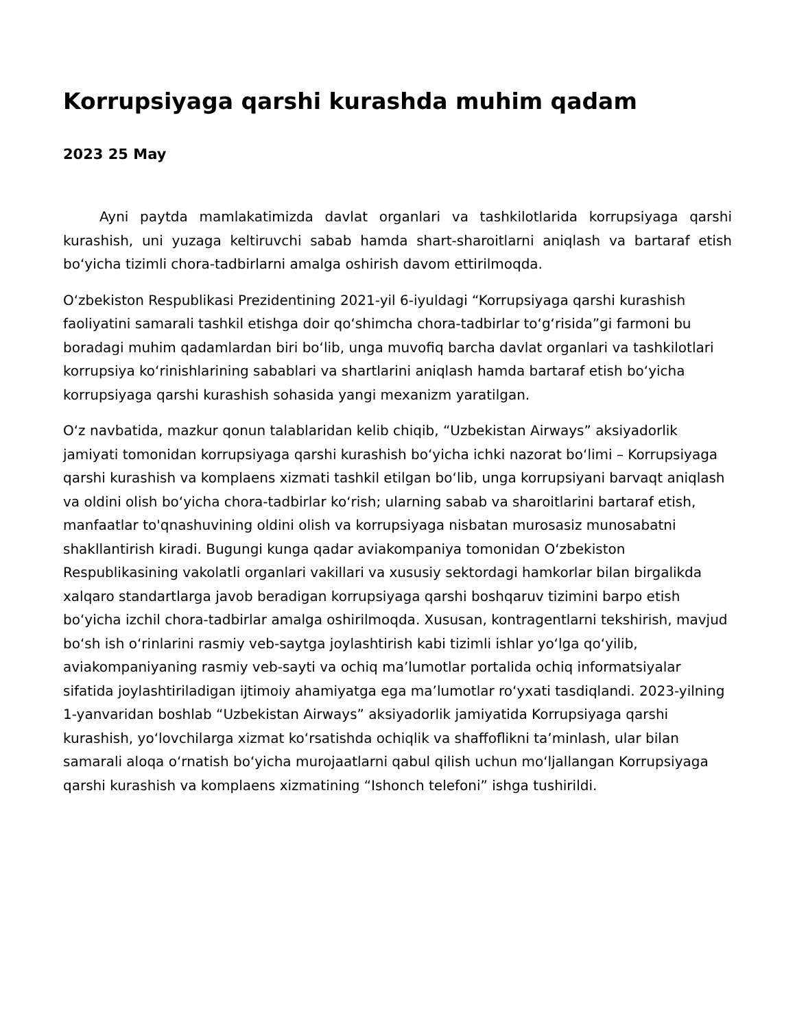Korrupsiyaga qarshi kurashda muhim qadam
2023 25 May
Ayni paytda mamlakatimizda davlat organlari va tashkilotlarida korrupsiyaga qarshi kurashish, uni yuzaga keltiruvchi sabab hamda shart-sharoitlarni aniqlash va bartaraf etish boʻyicha tizimli chora-tadbirlarni amalga oshirish davom ettirilmoqda.
Oʻzbekiston Respublikasi Prezidentining 2021-yil 6-iyuldagi “Korrupsiyaga qarshi kurashish faoliyatini samarali tashkil etishga doir qoʻshimcha chora-tadbirlar toʻgʻrisida”gi farmoni bu boradagi muhim qadamlardan biri boʻlib, unga muvofiq barcha davlat organlari va tashkilotlari korrupsiya koʻrinishlarining sabablari va shartlarini aniqlash hamda bartaraf etish boʻyicha korrupsiyaga qarshi kurashish sohasida yangi mexanizm yaratilgan.
Oʻz navbatida, mazkur qonun talablaridan kelib chiqib, “Uzbekistan Airways” aksiyadorlik jamiyati tomonidan korrupsiyaga qarshi kurashish boʻyicha ichki nazorat boʻlimi – Korrupsiyaga qarshi kurashish va komplaens xizmati tashkil etilgan boʻlib, unga korrupsiyani barvaqt aniqlash va oldini olish boʻyicha chora-tadbirlar koʻrish; ularning sabab va sharoitlarini bartaraf etish, manfaatlar to'qnashuvining oldini olish va korrupsiyaga nisbatan murosasiz munosabatni shakllantirish kiradi. Bugungi kunga qadar aviakompaniya tomonidan Oʻzbekiston Respublikasining vakolatli organlari vakillari va xususiy sektordagi hamkorlar bilan birgalikda xalqaro standartlarga javob beradigan korrupsiyaga qarshi boshqaruv tizimini barpo etish boʻyicha izchil chora-tadbirlar amalga oshirilmoqda. Xususan, kontragentlarni tekshirish, mavjud boʻsh ish oʻrinlarini rasmiy veb-saytga joylashtirish kabi tizimli ishlar yoʻlga qoʻyilib, aviakompaniyaning rasmiy veb-sayti va ochiq maʼlumotlar portalida ochiq informatsiyalar sifatida joylashtiriladigan ijtimoiy ahamiyatga ega maʼlumotlar roʻyxati tasdiqlandi. 2023-yilning 1-yanvaridan boshlab “Uzbekistan Airways” aksiyadorlik jamiyatida Korrupsiyaga qarshi kurashish, yoʻlovchilarga xizmat koʻrsatishda ochiqlik va shaffoflikni taʼminlash, ular bilan samarali aloqa oʻrnatish boʻyicha murojaatlarni qabul qilish uchun moʻljallangan Korrupsiyaga qarshi kurashish va komplaens xizmatining “Ishonch telefoni” ishga tushirildi.